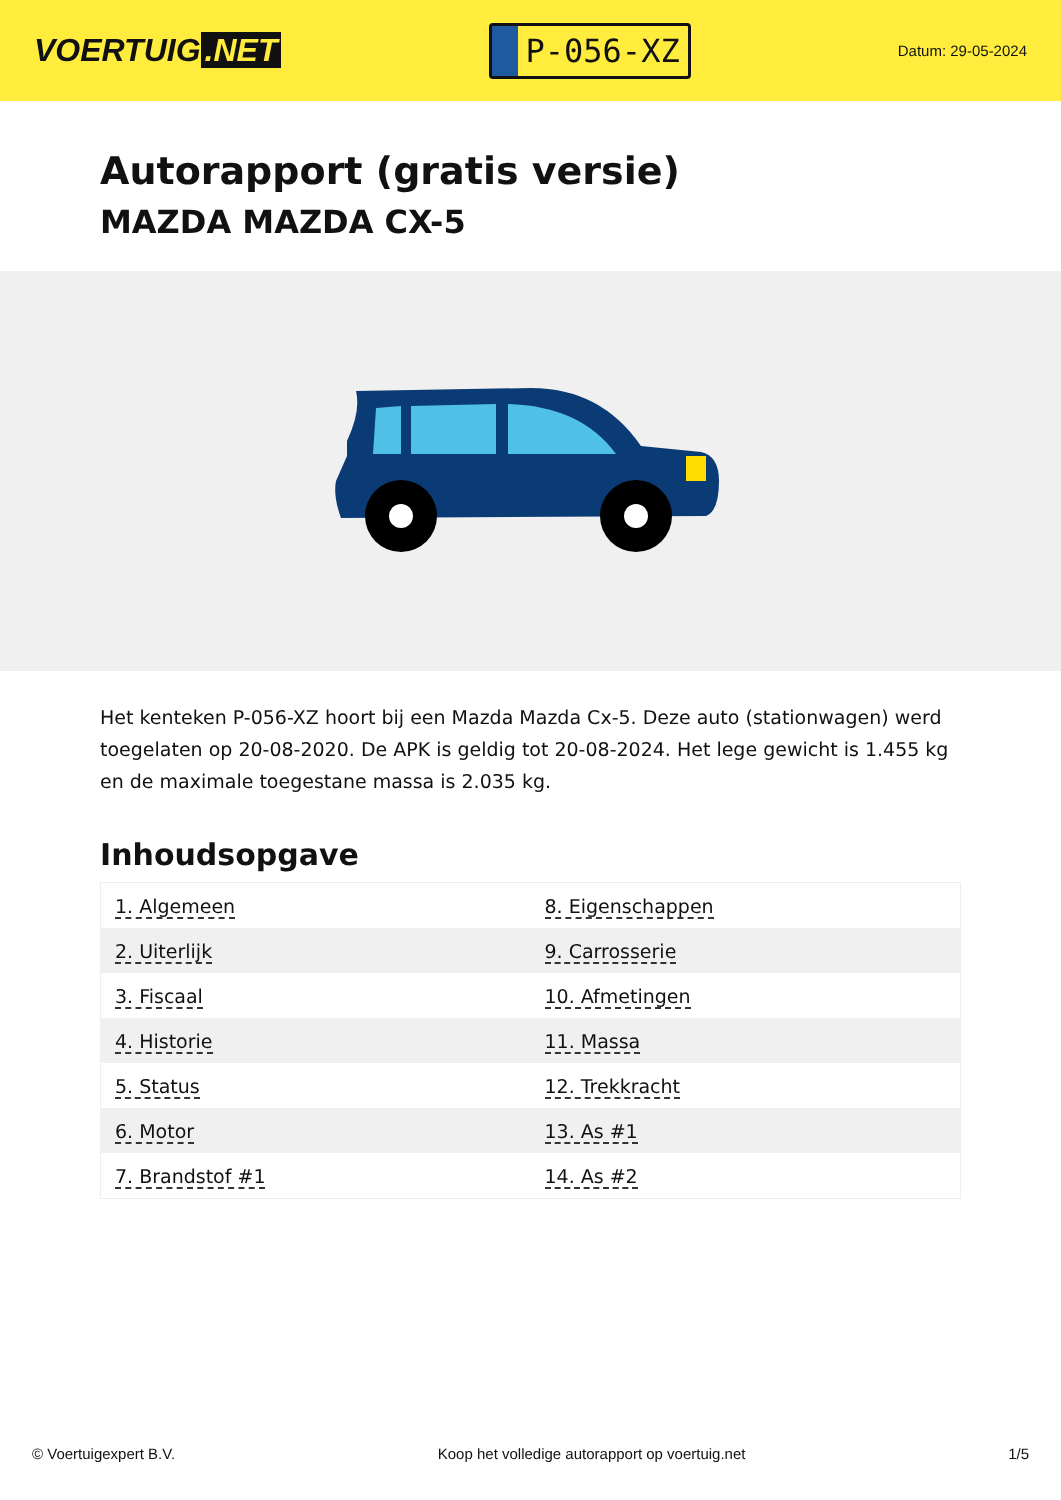VOERTUIG.NET
P-056-XZ
Datum: 29-05-2024
Autorapport (gratis versie)
MAZDA MAZDA CX-5
Het kenteken P-056-XZ hoort bij een Mazda Mazda Cx-5. Deze auto (stationwagen) werd toegelaten op 20-08-2020. De APK is geldig tot 20-08-2024. Het lege gewicht is 1.455 kg en de maximale toegestane massa is 2.035 kg.
Inhoudsopgave
| 1. Algemeen | 8. Eigenschappen |
| 2. Uiterlijk | 9. Carrosserie |
| 3. Fiscaal | 10. Afmetingen |
| 4. Historie | 11. Massa |
| 5. Status | 12. Trekkracht |
| 6. Motor | 13. As #1 |
| 7. Brandstof #1 | 14. As #2 |
© Voertuigexpert B.V. Koop het volledige autorapport op voertuig.net 1/5